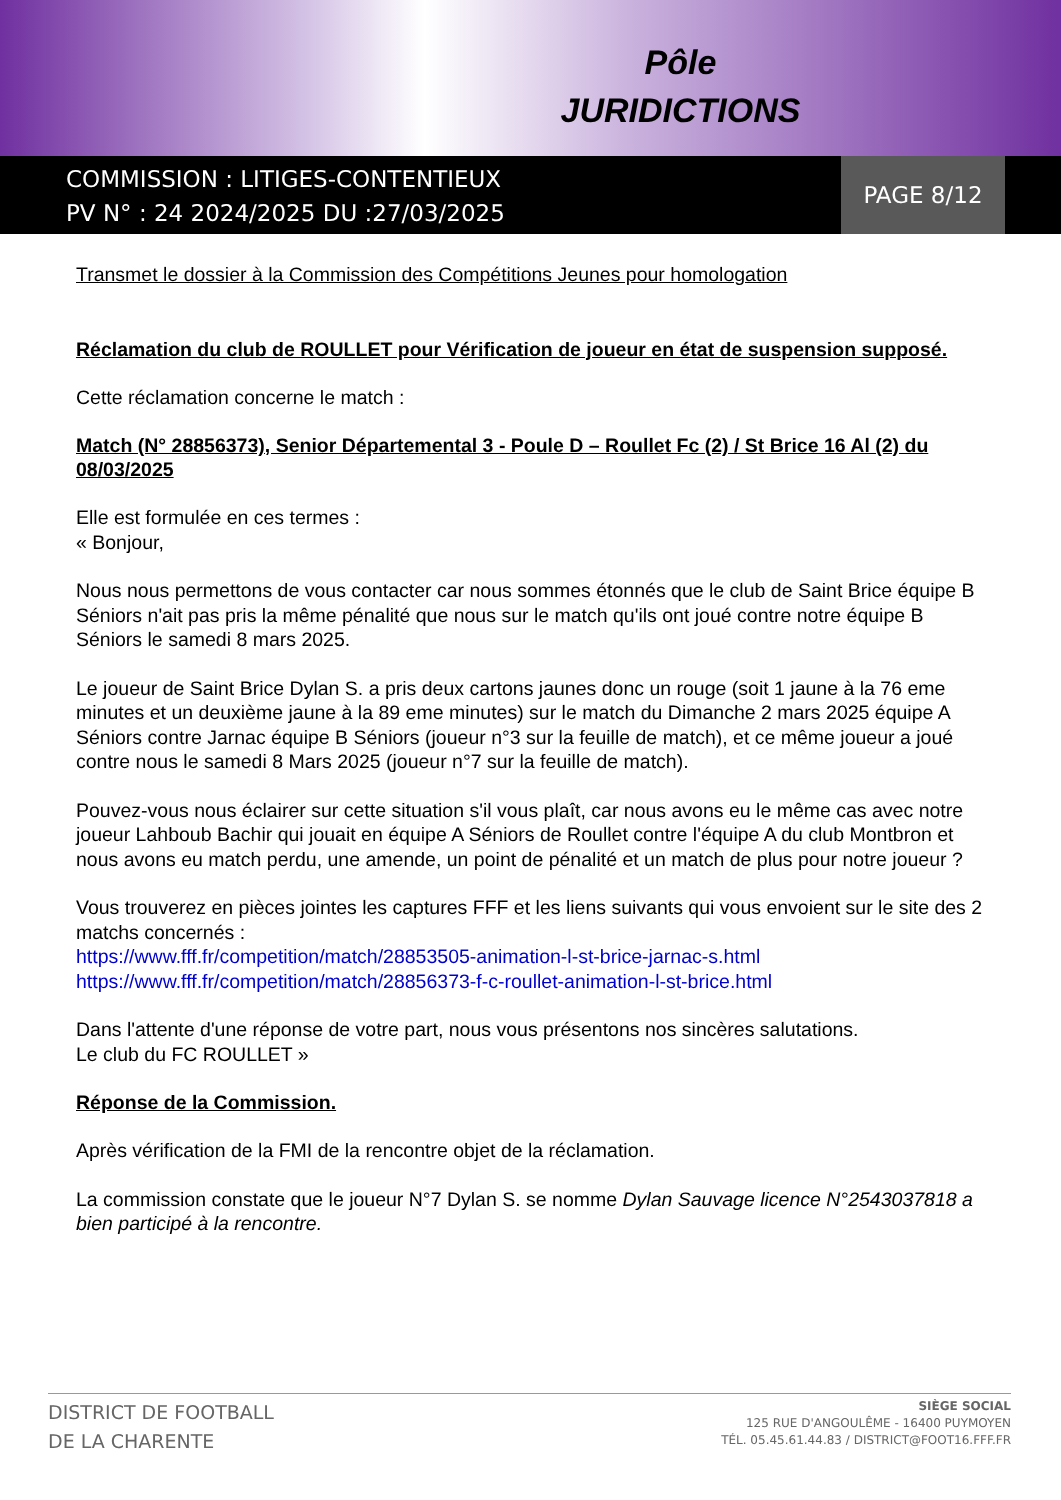Pôle
JURIDICTIONS
COMMISSION : LITIGES-CONTENTIEUX
PV N° : 24 2024/2025 DU :27/03/2025
PAGE 8/12
Transmet le dossier à la Commission des Compétitions Jeunes pour homologation
Réclamation du club de ROULLET pour Vérification de joueur en état de suspension supposé.
Cette réclamation concerne le match :
Match (N° 28856373), Senior Départemental 3 - Poule D – Roullet Fc (2) / St Brice 16 Al (2) du 08/03/2025
Elle est formulée en ces termes :
« Bonjour,
Nous nous permettons de vous contacter car nous sommes étonnés que le club de Saint Brice équipe B Séniors n'ait pas pris la même pénalité que nous sur le match qu'ils ont joué contre notre équipe B Séniors le samedi 8 mars 2025.
Le joueur de Saint Brice Dylan S. a pris deux cartons jaunes donc un rouge (soit 1 jaune à la 76 eme minutes et un deuxième jaune à la 89 eme minutes) sur le match du Dimanche 2 mars 2025 équipe A Séniors contre Jarnac équipe B Séniors (joueur n°3 sur la feuille de match), et ce même joueur a joué contre nous le samedi 8 Mars 2025 (joueur n°7 sur la feuille de match).
Pouvez-vous nous éclairer sur cette situation s'il vous plaît, car nous avons eu le même cas avec notre joueur Lahboub Bachir qui jouait en équipe A Séniors de Roullet contre l'équipe A du club Montbron et nous avons eu match perdu, une amende, un point de pénalité et un match de plus pour notre joueur ?
Vous trouverez en pièces jointes les captures FFF et les liens suivants qui vous envoient sur le site des 2 matchs concernés :
https://www.fff.fr/competition/match/28853505-animation-l-st-brice-jarnac-s.html
https://www.fff.fr/competition/match/28856373-f-c-roullet-animation-l-st-brice.html
Dans l'attente d'une réponse de votre part, nous vous présentons nos sincères salutations.
Le club du FC ROULLET »
Réponse de la Commission.
Après vérification de la FMI de la rencontre objet de la réclamation.
La commission constate que le joueur N°7 Dylan S. se nomme Dylan Sauvage licence N°2543037818 a bien participé à la rencontre.
DISTRICT DE FOOTBALL
DE LA CHARENTE
SIÈGE SOCIAL
125 RUE D'ANGOULÊME - 16400 PUYMOYEN
TÉL. 05.45.61.44.83 / DISTRICT@FOOT16.FFF.FR